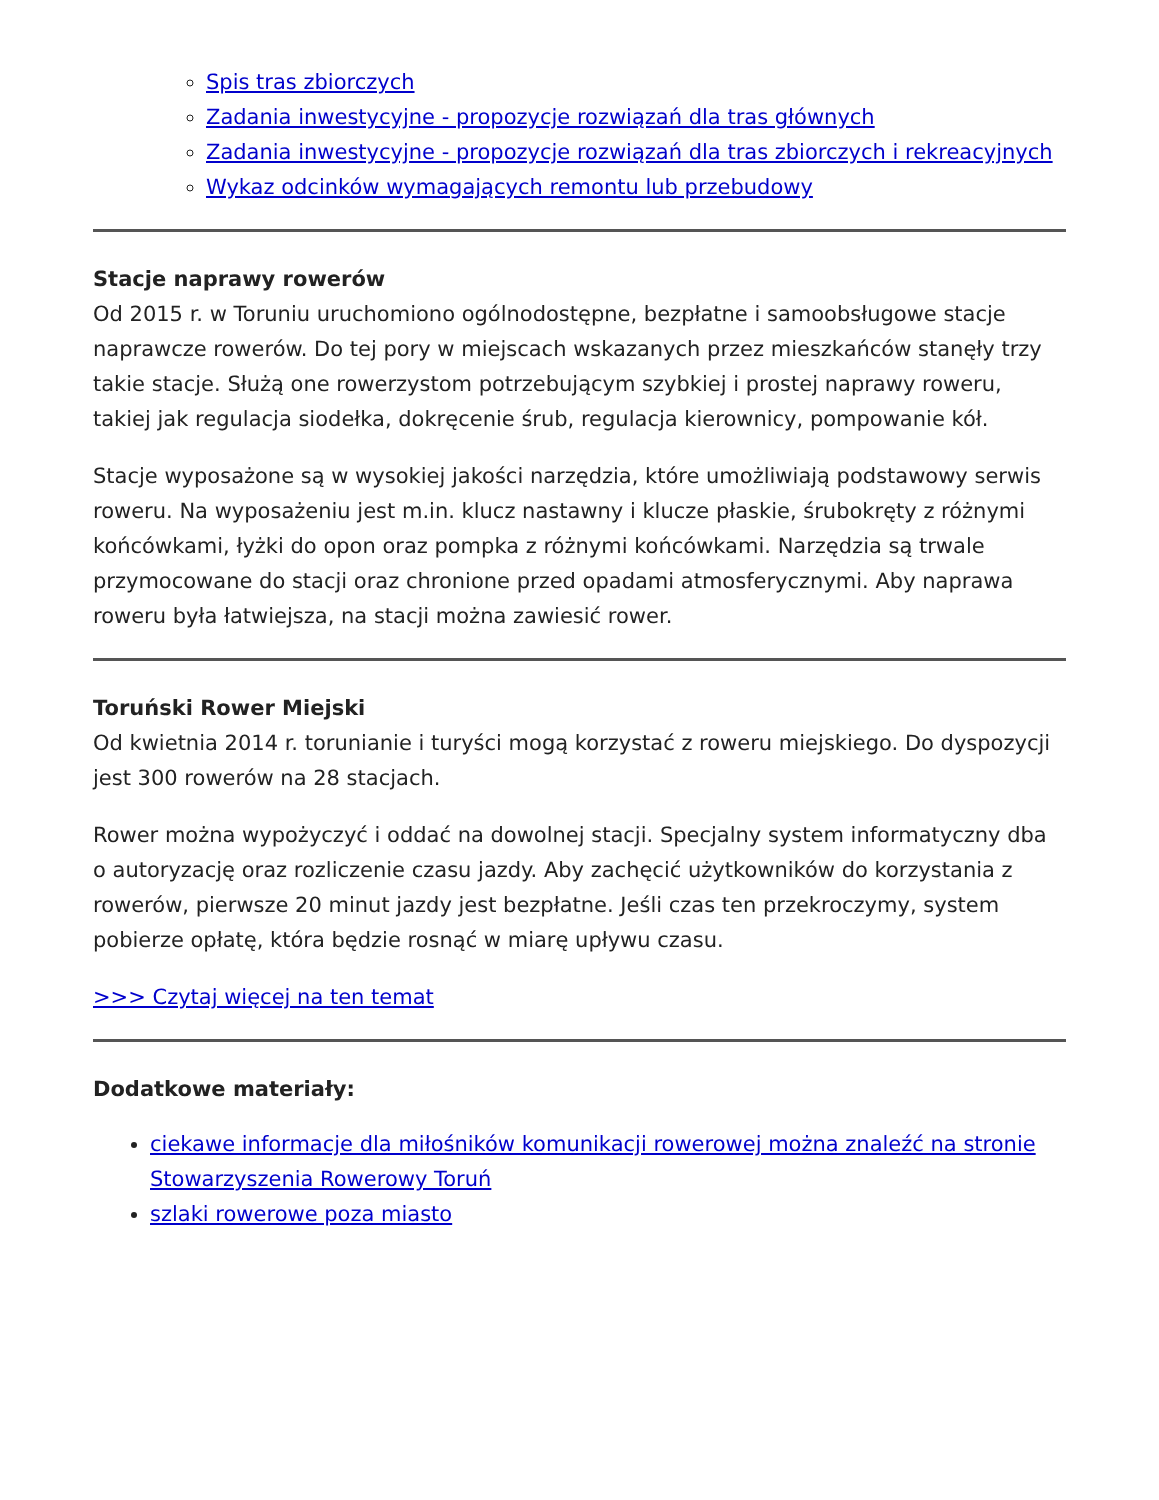Spis tras zbiorczych
Zadania inwestycyjne - propozycje rozwiązań dla tras głównych
Zadania inwestycyjne - propozycje rozwiązań dla tras zbiorczych i rekreacyjnych
Wykaz odcinków wymagających remontu lub przebudowy
Stacje naprawy rowerów
Od 2015 r. w Toruniu uruchomiono ogólnodostępne, bezpłatne i samoobsługowe stacje naprawcze rowerów. Do tej pory w miejscach wskazanych przez mieszkańców stanęły trzy takie stacje. Służą one rowerzystom potrzebującym szybkiej i prostej naprawy roweru, takiej jak regulacja siodełka, dokręcenie śrub, regulacja kierownicy, pompowanie kół.
Stacje wyposażone są w wysokiej jakości narzędzia, które umożliwiają podstawowy serwis roweru. Na wyposażeniu jest m.in. klucz nastawny i klucze płaskie, śrubokręty z różnymi końcówkami, łyżki do opon oraz pompka z różnymi końcówkami. Narzędzia są trwale przymocowane do stacji oraz chronione przed opadami atmosferycznymi. Aby naprawa roweru była łatwiejsza, na stacji można zawiesić rower.
Toruński Rower Miejski
Od kwietnia 2014 r. torunianie i turyści mogą korzystać z roweru miejskiego. Do dyspozycji jest 300 rowerów na 28 stacjach.
Rower można wypożyczyć i oddać na dowolnej stacji. Specjalny system informatyczny dba o autoryzację oraz rozliczenie czasu jazdy. Aby zachęcić użytkowników do korzystania z rowerów, pierwsze 20 minut jazdy jest bezpłatne. Jeśli czas ten przekroczymy, system pobierze opłatę, która będzie rosnąć w miarę upływu czasu.
>>> Czytaj więcej na ten temat
Dodatkowe materiały:
ciekawe informacje dla miłośników komunikacji rowerowej można znaleźć na stronie Stowarzyszenia Rowerowy Toruń
szlaki rowerowe poza miasto